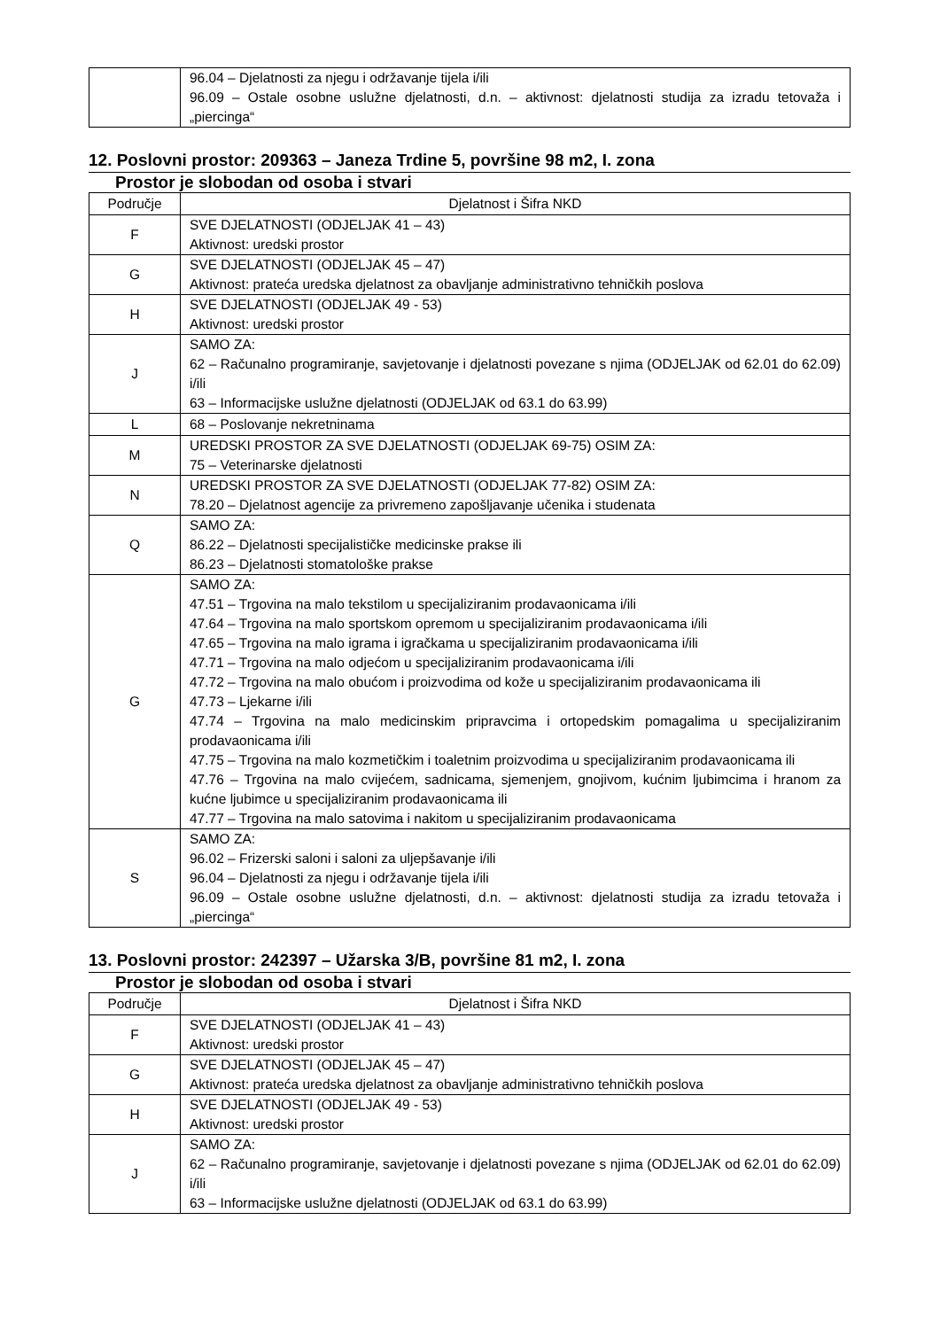| | 96.04 – Djelatnosti za njegu i održavanje tijela i/ili 96.09 – Ostale osobne uslužne djelatnosti, d.n. – aktivnost: djelatnosti studija za izradu tetovaža i „piercinga“ |
12. Poslovni prostor: 209363 – Janeza Trdine 5, površine 98 m2, I. zona
Prostor je slobodan od osoba i stvari
| Područje | Djelatnost i Šifra NKD |
| --- | --- |
| F | SVE DJELATNOSTI (ODJELJAK 41 – 43) Aktivnost: uredski prostor |
| G | SVE DJELATNOSTI (ODJELJAK 45 – 47) Aktivnost: prateća uredska djelatnost za obavljanje administrativno tehničkih poslova |
| H | SVE DJELATNOSTI (ODJELJAK 49 - 53) Aktivnost: uredski prostor |
| J | SAMO ZA: 62 – Računalno programiranje, savjetovanje i djelatnosti povezane s njima (ODJELJAK od 62.01 do 62.09) i/ili 63 – Informacijske uslužne djelatnosti (ODJELJAK od 63.1 do 63.99) |
| L | 68 – Poslovanje nekretninama |
| M | UREDSKI PROSTOR ZA SVE DJELATNOSTI (ODJELJAK 69-75) OSIM ZA: 75 – Veterinarske djelatnosti |
| N | UREDSKI PROSTOR ZA SVE DJELATNOSTI (ODJELJAK 77-82) OSIM ZA: 78.20 – Djelatnost agencije za privremeno zapošljavanje učenika i studenata |
| Q | SAMO ZA: 86.22 – Djelatnosti specijalističke medicinske prakse ili 86.23 – Djelatnosti stomatološke prakse |
| G | SAMO ZA: 47.51 – Trgovina na malo tekstilom u specijaliziranim prodavaonicama i/ili 47.64 – Trgovina na malo sportskom opremom u specijaliziranim prodavaonicama i/ili 47.65 – Trgovina na malo igrama i igračkama u specijaliziranim prodavaonicama i/ili 47.71 – Trgovina na malo odjećom u specijaliziranim prodavaonicama i/ili 47.72 – Trgovina na malo obućom i proizvodima od kože u specijaliziranim prodavaonicama ili 47.73 – Ljekarne i/ili 47.74 – Trgovina na malo medicinskim pripravcima i ortopedskim pomagalima u specijaliziranim prodavaonicama i/ili 47.75 – Trgovina na malo kozmetičkim i toaletnim proizvodima u specijaliziranim prodavaonicama ili 47.76 – Trgovina na malo cvijećem, sadnicama, sjemenjem, gnojivom, kućnim ljubimcima i hranom za kućne ljubimce u specijaliziranim prodavaonicama ili 47.77 – Trgovina na malo satovima i nakitom u specijaliziranim prodavaonicama |
| S | SAMO ZA: 96.02 – Frizerski saloni i saloni za uljepšavanje i/ili 96.04 – Djelatnosti za njegu i održavanje tijela i/ili 96.09 – Ostale osobne uslužne djelatnosti, d.n. – aktivnost: djelatnosti studija za izradu tetovaža i „piercinga“ |
13. Poslovni prostor: 242397 – Užarska 3/B, površine 81 m2, I. zona
Prostor je slobodan od osoba i stvari
| Područje | Djelatnost i Šifra NKD |
| --- | --- |
| F | SVE DJELATNOSTI (ODJELJAK 41 – 43) Aktivnost: uredski prostor |
| G | SVE DJELATNOSTI (ODJELJAK 45 – 47) Aktivnost: prateća uredska djelatnost za obavljanje administrativno tehničkih poslova |
| H | SVE DJELATNOSTI (ODJELJAK 49 - 53) Aktivnost: uredski prostor |
| J | SAMO ZA: 62 – Računalno programiranje, savjetovanje i djelatnosti povezane s njima (ODJELJAK od 62.01 do 62.09) i/ili 63 – Informacijske uslužne djelatnosti (ODJELJAK od 63.1 do 63.99) |